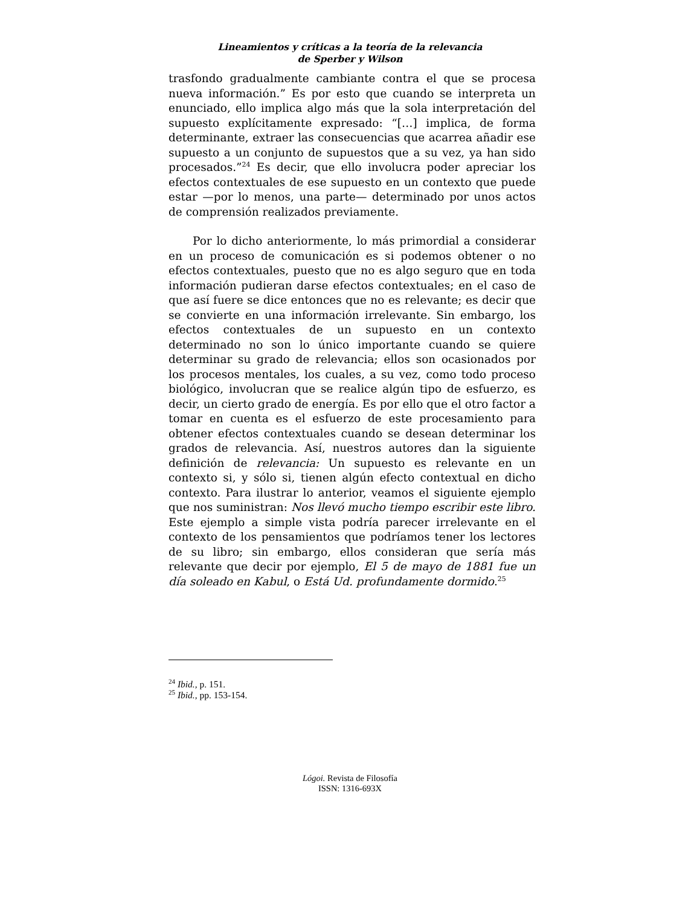Lineamientos y críticas a la teoría de la relevancia
de Sperber y Wilson
trasfondo gradualmente cambiante contra el que se procesa nueva información.” Es por esto que cuando se interpreta un enunciado, ello implica algo más que la sola interpretación del supuesto explícitamente expresado: “[…] implica, de forma determinante, extraer las consecuencias que acarrea añadir ese supuesto a un conjunto de supuestos que a su vez, ya han sido procesados.”<sup>24</sup> Es decir, que ello involucra poder apreciar los efectos contextuales de ese supuesto en un contexto que puede estar —por lo menos, una parte— determinado por unos actos de comprensión realizados previamente.
Por lo dicho anteriormente, lo más primordial a considerar en un proceso de comunicación es si podemos obtener o no efectos contextuales, puesto que no es algo seguro que en toda información pudieran darse efectos contextuales; en el caso de que así fuere se dice entonces que no es relevante; es decir que se convierte en una información irrelevante. Sin embargo, los efectos contextuales de un supuesto en un contexto determinado no son lo único importante cuando se quiere determinar su grado de relevancia; ellos son ocasionados por los procesos mentales, los cuales, a su vez, como todo proceso biológico, involucran que se realice algún tipo de esfuerzo, es decir, un cierto grado de energía. Es por ello que el otro factor a tomar en cuenta es el esfuerzo de este procesamiento para obtener efectos contextuales cuando se desean determinar los grados de relevancia. Así, nuestros autores dan la siguiente definición de relevancia: Un supuesto es relevante en un contexto si, y sólo si, tienen algún efecto contextual en dicho contexto. Para ilustrar lo anterior, veamos el siguiente ejemplo que nos suministran: Nos llevó mucho tiempo escribir este libro. Este ejemplo a simple vista podría parecer irrelevante en el contexto de los pensamientos que podríamos tener los lectores de su libro; sin embargo, ellos consideran que sería más relevante que decir por ejemplo, El 5 de mayo de 1881 fue un día soleado en Kabul, o Está Ud. profundamente dormido.<sup>25</sup>
<sup>24</sup> Ibid., p. 151.
<sup>25</sup> Ibid., pp. 153-154.
Lógoi. Revista de Filosofía
ISSN: 1316-693X